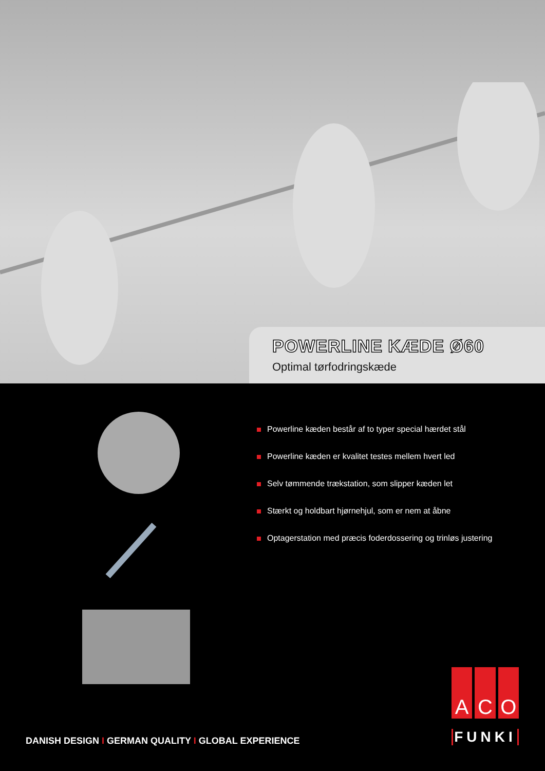POWERLINE KÆDE Ø60
Optimal tørfodringskæde
Powerline kæden består af to typer special hærdet stål
Powerline kæden er kvalitet testes mellem hvert led
Selv tømmende trækstation, som slipper kæden let
Stærkt og holdbart hjørnehjul, som er nem at åbne
Optagerstation med præcis foderdossering og trinløs justering
DANISH DESIGN I GERMAN QUALITY I GLOBAL EXPERIENCE
A C O
FUNKI